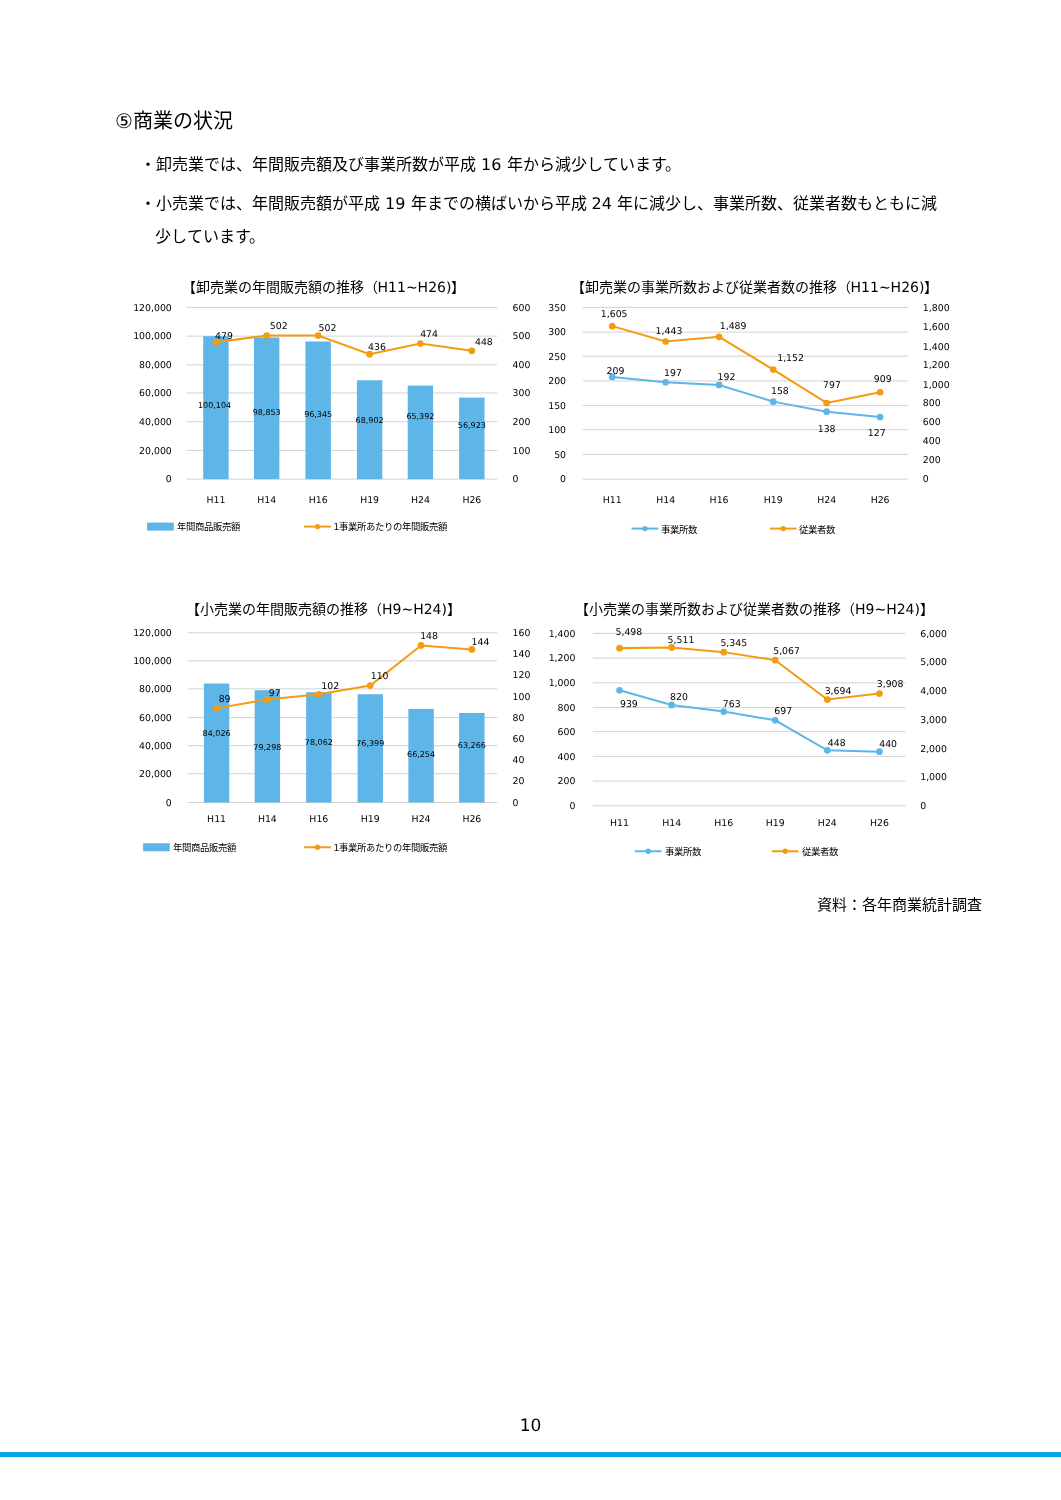⑤商業の状況
・卸売業では、年間販売額及び事業所数が平成 16 年から減少しています。
・小売業では、年間販売額が平成 19 年までの横ばいから平成 24 年に減少し、事業所数、従業者数もともに減少しています。
【卸売業の年間販売額の推移（H11~H26)】
120,000
100,000
80,000
60,000
40,000
20,000
0
600
500
400
300
200
100
0
H11
H14
H16
H19
H24
H26
479
502
502
436
474
448
100,104
98,853
96,345
68,902
65,392
56,923
年間商品販売額
1事業所あたりの年間販売額
【卸売業の事業所数および従業者数の推移（H11~H26)】
350
300
250
200
150
100
50
0
1,800
1,600
1,400
1,200
1,000
800
600
400
200
0
H11
H14
H16
H19
H24
H26
1,605
1,443
1,489
1,152
797
909
209
197
192
158
138
127
事業所数
従業者数
【小売業の年間販売額の推移（H9~H24)】
120,000
100,000
80,000
60,000
40,000
20,000
0
160
140
120
100
80
60
40
20
0
H11
H14
H16
H19
H24
H26
89
97
102
110
148
144
84,026
79,298
78,062
76,399
66,254
63,266
年間商品販売額
1事業所あたりの年間販売額
【小売業の事業所数および従業者数の推移（H9~H24)】
1,400
1,200
1,000
800
600
400
200
0
6,000
5,000
4,000
3,000
2,000
1,000
0
H11
H14
H16
H19
H24
H26
5,498
5,511
5,345
5,067
3,694
3,908
939
820
763
697
448
440
事業所数
従業者数
資料：各年商業統計調査
10